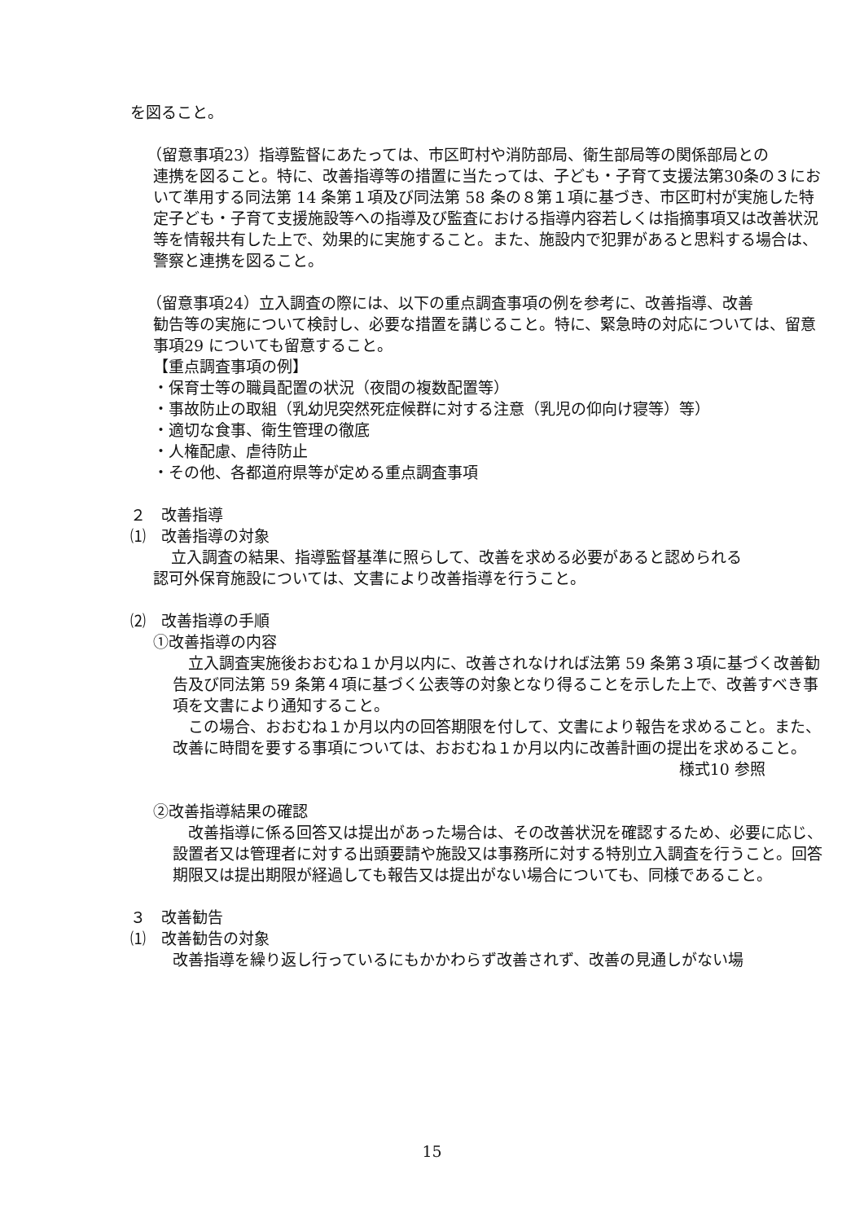を図ること。
（留意事項23）指導監督にあたっては、市区町村や消防部局、衛生部局等の関係部局との
連携を図ること。特に、改善指導等の措置に当たっては、子ども・子育て支援法第30条の３において準用する同法第 14 条第１項及び同法第 58 条の８第１項に基づき、市区町村が実施した特定子ども・子育て支援施設等への指導及び監査における指導内容若しくは指摘事項又は改善状況等を情報共有した上で、効果的に実施すること。また、施設内で犯罪があると思料する場合は、警察と連携を図ること。
（留意事項24）立入調査の際には、以下の重点調査事項の例を参考に、改善指導、改善
勧告等の実施について検討し、必要な措置を講じること。特に、緊急時の対応については、留意事項29 についても留意すること。
【重点調査事項の例】
・保育士等の職員配置の状況（夜間の複数配置等）
・事故防止の取組（乳幼児突然死症候群に対する注意（乳児の仰向け寝等）等）
・適切な食事、衛生管理の徹底
・人権配慮、虐待防止
・その他、各都道府県等が定める重点調査事項
２　改善指導
⑴　改善指導の対象
立入調査の結果、指導監督基準に照らして、改善を求める必要があると認められる
認可外保育施設については、文書により改善指導を行うこと。
⑵　改善指導の手順
①改善指導の内容
　立入調査実施後おおむね１か月以内に、改善されなければ法第 59 条第３項に基づく改善勧告及び同法第 59 条第４項に基づく公表等の対象となり得ることを示した上で、改善すべき事項を文書により通知すること。
　この場合、おおむね１か月以内の回答期限を付して、文書により報告を求めること。また、改善に時間を要する事項については、おおむね１か月以内に改善計画の提出を求めること。
様式10 参照
②改善指導結果の確認
　改善指導に係る回答又は提出があった場合は、その改善状況を確認するため、必要に応じ、設置者又は管理者に対する出頭要請や施設又は事務所に対する特別立入調査を行うこと。回答期限又は提出期限が経過しても報告又は提出がない場合についても、同様であること。
３　改善勧告
⑴　改善勧告の対象
改善指導を繰り返し行っているにもかかわらず改善されず、改善の見通しがない場
15